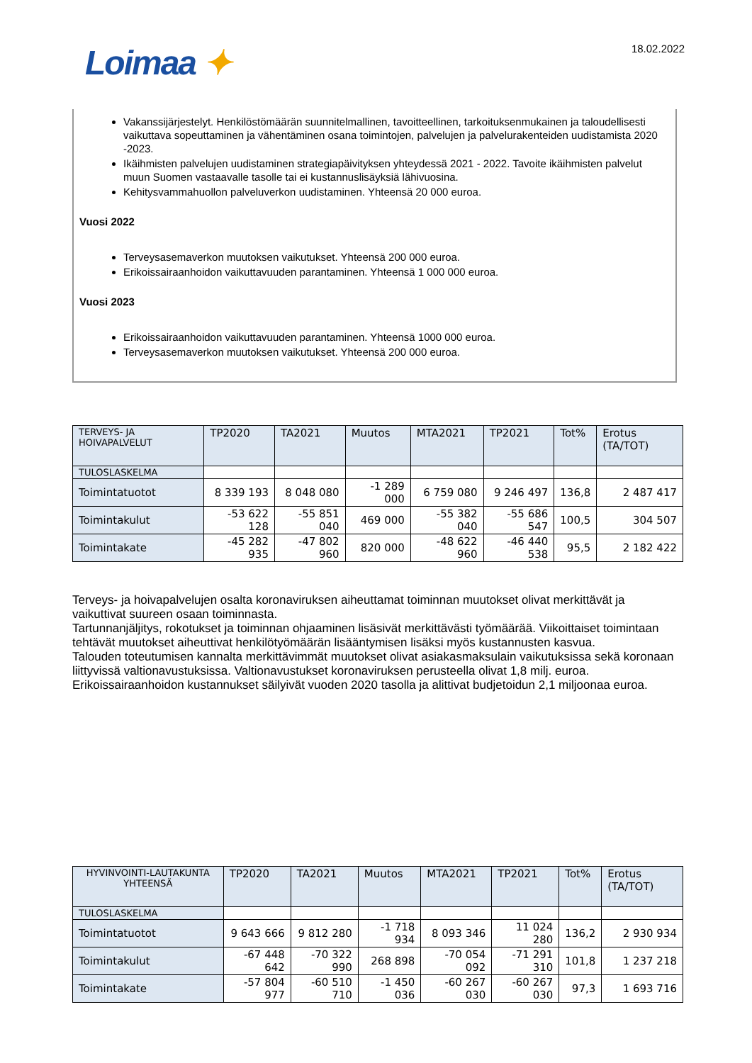Loimaa ✦
18.02.2022
Vakanssijärjestelyt. Henkilöstömäärän suunnitelmallinen, tavoitteellinen, tarkoituksenmukainen ja taloudellisesti vaikuttava sopeuttaminen ja vähentäminen osana toimintojen, palvelujen ja palvelurakenteiden uudistamista 2020 -2023.
Ikäihmisten palvelujen uudistaminen strategiapäivityksen yhteydessä 2021 - 2022. Tavoite ikäihmisten palvelut muun Suomen vastaavalle tasolle tai ei kustannuslisäyksiä lähivuosina.
Kehitysvammahuollon palveluverkon uudistaminen. Yhteensä 20 000 euroa.
Vuosi 2022
Terveysasemaverkon muutoksen vaikutukset. Yhteensä 200 000 euroa.
Erikoissairaanhoidon vaikuttavuuden parantaminen. Yhteensä 1 000 000 euroa.
Vuosi 2023
Erikoissairaanhoidon vaikuttavuuden parantaminen. Yhteensä 1000 000 euroa.
Terveysasemaverkon muutoksen vaikutukset. Yhteensä 200 000 euroa.
| TERVEYS- JA HOIVAPALVELUT | TP2020 | TA2021 | Muutos | MTA2021 | TP2021 | Tot% | Erotus (TA/TOT) |
| --- | --- | --- | --- | --- | --- | --- | --- |
| TULOSLASKELMA | | | | | | | |
| Toimintatuotot | 8 339 193 | 8 048 080 | -1 289 000 | 6 759 080 | 9 246 497 | 136,8 | 2 487 417 |
| Toimintakulut | -53 622 128 | -55 851 040 | 469 000 | -55 382 040 | -55 686 547 | 100,5 | 304 507 |
| Toimintakate | -45 282 935 | -47 802 960 | 820 000 | -48 622 960 | -46 440 538 | 95,5 | 2 182 422 |
Terveys- ja hoivapalvelujen osalta koronaviruksen aiheuttamat toiminnan muutokset olivat merkittävät ja vaikuttivat suureen osaan toiminnasta.
Tartunnanjäljitys, rokotukset ja toiminnan ohjaaminen lisäsivät merkittävästi työmäärää. Viikoittaiset toimintaan tehtävät muutokset aiheuttivat henkilötyömäärän lisääntymisen lisäksi myös kustannusten kasvua.
Talouden toteutumisen kannalta merkittävimmät muutokset olivat asiakasmaksulain vaikutuksissa sekä koronaan liittyvissä valtionavustuksissa. Valtionavustukset koronaviruksen perusteella olivat 1,8 milj. euroa. Erikoissairaanhoidon kustannukset säilyivät vuoden 2020 tasolla ja alittivat budjetoidun 2,1 miljoonaa euroa.
| HYVINVOINTI-LAUTAKUNTA YHTEENSÄ | TP2020 | TA2021 | Muutos | MTA2021 | TP2021 | Tot% | Erotus (TA/TOT) |
| --- | --- | --- | --- | --- | --- | --- | --- |
| TULOSLASKELMA | | | | | | | |
| Toimintatuotot | 9 643 666 | 9 812 280 | -1 718 934 | 8 093 346 | 11 024 280 | 136,2 | 2 930 934 |
| Toimintakulut | -67 448 642 | -70 322 990 | 268 898 | -70 054 092 | -71 291 310 | 101,8 | 1 237 218 |
| Toimintakate | -57 804 977 | -60 510 710 | -1 450 036 | -60 267 030 | -60 267 030 | 97,3 | 1 693 716 |